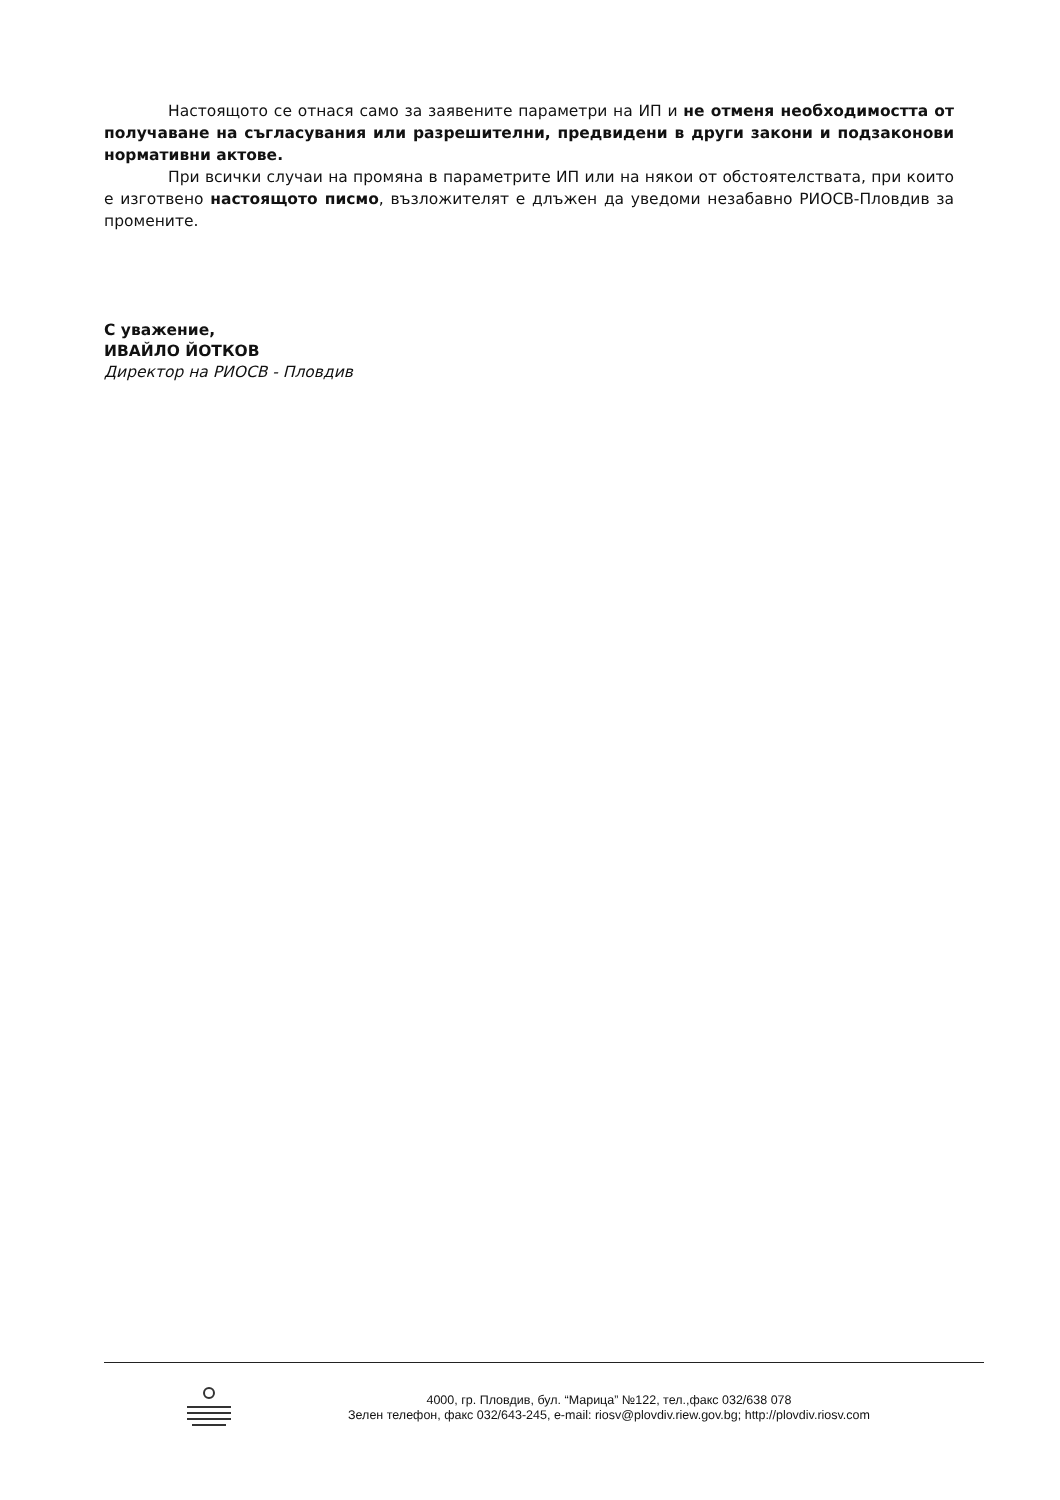Настоящото се отнася само за заявените параметри на ИП и не отменя необходимостта от получаване на съгласувания или разрешителни, предвидени в други закони и подзаконови нормативни актове.
При всички случаи на промяна в параметрите ИП или на някои от обстоятелствата, при които е изготвено настоящото писмо, възложителят е длъжен да уведоми незабавно РИОСВ-Пловдив за промените.
С уважение,
ИВАЙЛО ЙОТКОВ
Директор на РИОСВ - Пловдив
4000, гр. Пловдив, бул. “Марица” №122, тел.,факс 032/638 078
Зелен телефон, факс 032/643-245, e-mail: riosv@plovdiv.riew.gov.bg; http://plovdiv.riosv.com